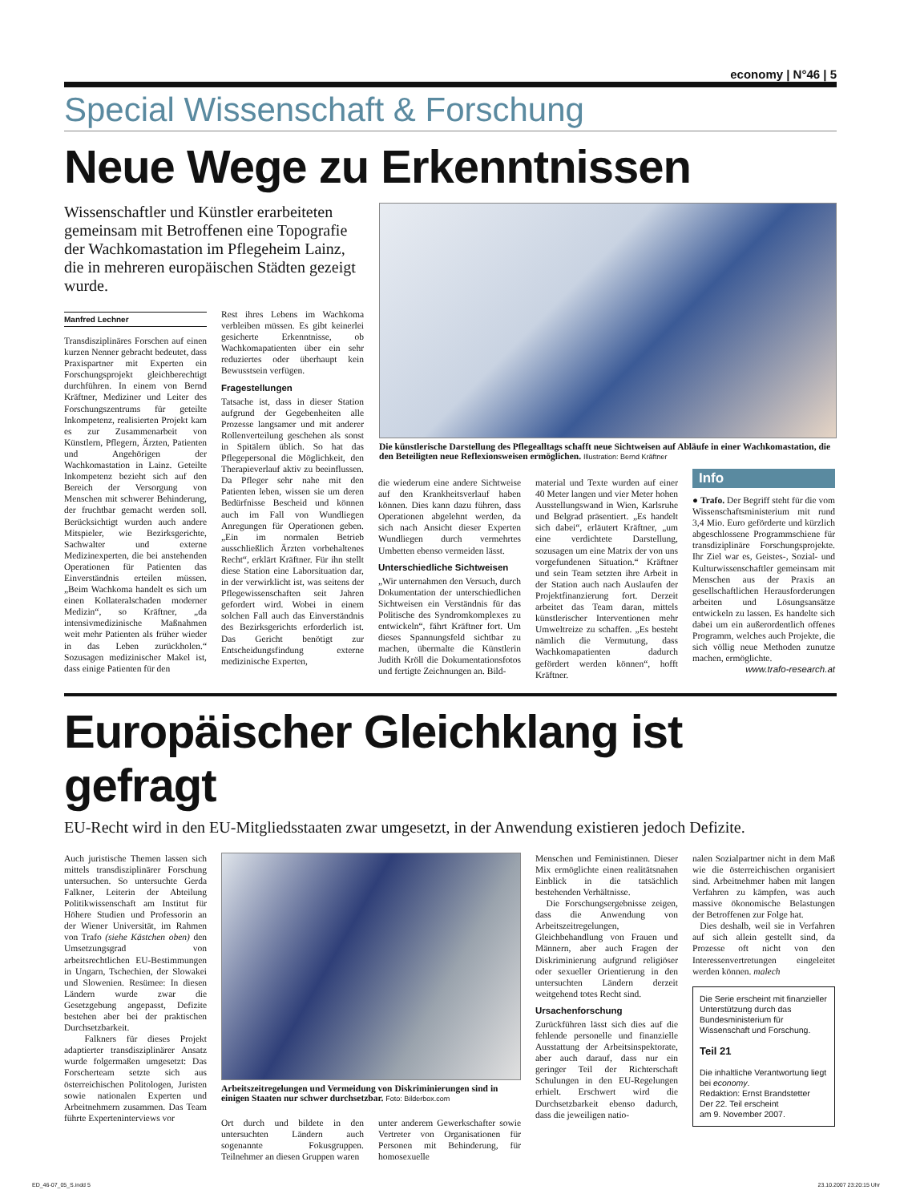economy | N°46 | 5
Special Wissenschaft & Forschung
Neue Wege zu Erkenntnissen
Wissenschaftler und Künstler erarbeiteten gemeinsam mit Betroffenen eine Topografie der Wachkomastation im Pflegeheim Lainz, die in mehreren europäischen Städten gezeigt wurde.
Die künstlerische Darstellung des Pflegealltags schafft neue Sichtweisen auf Abläufe in einer Wachkomastation, die den Beteiligten neue Reflexionsweisen ermöglichen. Illustration: Bernd Kräftner
Manfred Lechner
Transdisziplinäres Forschen auf einen kurzen Nenner gebracht bedeutet, dass Praxispartner mit Experten ein Forschungsprojekt gleichberechtigt durchführen. In einem von Bernd Kräftner, Mediziner und Leiter des Forschungszentrums für geteilte Inkompetenz, realisierten Projekt kam es zur Zusammenarbeit von Künstlern, Pflegern, Ärzten, Patienten und Angehörigen der Wachkomastation in Lainz. Geteilte Inkompetenz bezieht sich auf den Bereich der Versorgung von Menschen mit schwerer Behinderung, der fruchtbar gemacht werden soll. Berücksichtigt wurden auch andere Mitspieler, wie Bezirksgerichte, Sachwalter und externe Medizinexperten, die bei anstehenden Operationen für Patienten das Einverständnis erteilen müssen. „Beim Wachkoma handelt es sich um einen Kollateralschaden moderner Medizin“, so Kräftner, „da intensivmedizinische Maßnahmen weit mehr Patienten als früher wieder in das Leben zurückholen.“ Sozusagen medizinischer Makel ist, dass einige Patienten für den
Rest ihres Lebens im Wachkoma verbleiben müssen. Es gibt keinerlei gesicherte Erkenntnisse, ob Wachkomapatienten über ein sehr reduziertes oder überhaupt kein Bewusstsein verfügen.
Fragestellungen
Tatsache ist, dass in dieser Station aufgrund der Gegebenheiten alle Prozesse langsamer und mit anderer Rollenverteilung geschehen als sonst in Spitälern üblich. So hat das Pflegepersonal die Möglichkeit, den Therapieverlauf aktiv zu beeinflussen. Da Pfleger sehr nahe mit den Patienten leben, wissen sie um deren Bedürfnisse Bescheid und können auch im Fall von Wundliegen Anregungen für Operationen geben. „Ein im normalen Betrieb ausschließlich Ärzten vorbehaltenes Recht“, erklärt Kräftner. Für ihn stellt diese Station eine Laborsituation dar, in der verwirklicht ist, was seitens der Pflegewissenschaften seit Jahren gefordert wird. Wobei in einem solchen Fall auch das Einverständnis des Bezirksgerichts erforderlich ist. Das Gericht benötigt zur Entscheidungsfindung externe medizinische Experten,
die wiederum eine andere Sichtweise auf den Krankheitsverlauf haben können. Dies kann dazu führen, dass Operationen abgelehnt werden, da sich nach Ansicht dieser Experten Wundliegen durch vermehrtes Umbetten ebenso vermeiden lässt.
Unterschiedliche Sichtweisen
„Wir unternahmen den Versuch, durch Dokumentation der unterschiedlichen Sichtweisen ein Verständnis für das Politische des Syndromkomplexes zu entwickeln“, fährt Kräftner fort. Um dieses Spannungsfeld sichtbar zu machen, übermalte die Künstlerin Judith Kröll die Dokumentationsfotos und fertigte Zeichnungen an. Bild-
material und Texte wurden auf einer 40 Meter langen und vier Meter hohen Ausstellungswand in Wien, Karlsruhe und Belgrad präsentiert. „Es handelt sich dabei“, erläutert Kräftner, „um eine verdichtete Darstellung, sozusagen um eine Matrix der von uns vorgefundenen Situation.“ Kräftner und sein Team setzten ihre Arbeit in der Station auch nach Auslaufen der Projektfinanzierung fort. Derzeit arbeitet das Team daran, mittels künstlerischer Interventionen mehr Umweltreize zu schaffen. „Es besteht nämlich die Vermutung, dass Wachkomapatienten dadurch gefördert werden können“, hofft Kräftner.
Info
● Trafo. Der Begriff steht für die vom Wissenschaftsministerium mit rund 3,4 Mio. Euro geförderte und kürzlich abgeschlossene Programmschiene für transdiziplinäre Forschungsprojekte. Ihr Ziel war es, Geistes-, Sozial- und Kulturwissenschaftler gemeinsam mit Menschen aus der Praxis an gesellschaftlichen Herausforderungen arbeiten und Lösungsansätze entwickeln zu lassen. Es handelte sich dabei um ein außerordentlich offenes Programm, welches auch Projekte, die sich völlig neue Methoden zunutze machen, ermöglichte.
www.trafo-research.at
Europäischer Gleichklang ist gefragt
EU-Recht wird in den EU-Mitgliedsstaaten zwar umgesetzt, in der Anwendung existieren jedoch Defizite.
Auch juristische Themen lassen sich mittels transdisziplinärer Forschung untersuchen. So untersuchte Gerda Falkner, Leiterin der Abteilung Politikwissenschaft am Institut für Höhere Studien und Professorin an der Wiener Universität, im Rahmen von Trafo (siehe Kästchen oben) den Umsetzungsgrad von arbeitsrechtlichen EU-Bestimmungen in Ungarn, Tschechien, der Slowakei und Slowenien. Resümee: In diesen Ländern wurde zwar die Gesetzgebung angepasst, Defizite bestehen aber bei der praktischen Durchsetzbarkeit.
Falkners für dieses Projekt adaptierter transdisziplinärer Ansatz wurde folgermaßen umgesetzt: Das Forscherteam setzte sich aus österreichischen Politologen, Juristen sowie nationalen Experten und Arbeitnehmern zusammen. Das Team führte Experteninterviews vor
Arbeitszeitregelungen und Vermeidung von Diskriminierungen sind in einigen Staaten nur schwer durchsetzbar. Foto: Bilderbox.com
Ort durch und bildete in den untersuchten Ländern auch sogenannte Fokusgruppen. Teilnehmer an diesen Gruppen waren
unter anderem Gewerkschafter sowie Vertreter von Organisationen für Personen mit Behinderung, für homosexuelle
Menschen und Feministinnen. Dieser Mix ermöglichte einen realitätsnahen Einblick in die tatsächlich bestehenden Verhältnisse.
Die Forschungsergebnisse zeigen, dass die Anwendung von Arbeitszeitregelungen, Gleichbehandlung von Frauen und Männern, aber auch Fragen der Diskriminierung aufgrund religiöser oder sexueller Orientierung in den untersuchten Ländern derzeit weitgehend totes Recht sind.
Ursachenforschung
Zurückführen lässt sich dies auf die fehlende personelle und finanzielle Ausstattung der Arbeitsinspektorate, aber auch darauf, dass nur ein geringer Teil der Richterschaft Schulungen in den EU-Regelungen erhielt. Erschwert wird die Durchsetzbarkeit ebenso dadurch, dass die jeweiligen natio-
nalen Sozialpartner nicht in dem Maß wie die österreichischen organisiert sind. Arbeitnehmer haben mit langen Verfahren zu kämpfen, was auch massive ökonomische Belastungen der Betroffenen zur Folge hat.
Dies deshalb, weil sie in Verfahren auf sich allein gestellt sind, da Prozesse oft nicht von den Interessenvertretungen eingeleitet werden können. malech
Die Serie erscheint mit finanzieller Unterstützung durch das Bundesministerium für Wissenschaft und Forschung.
Teil 21
Die inhaltliche Verantwortung liegt bei economy.
Redaktion: Ernst Brandstetter
Der 22. Teil erscheint
am 9. November 2007.
ED_46-07_05_S.indd 5 23.10.2007 23:20:15 Uhr